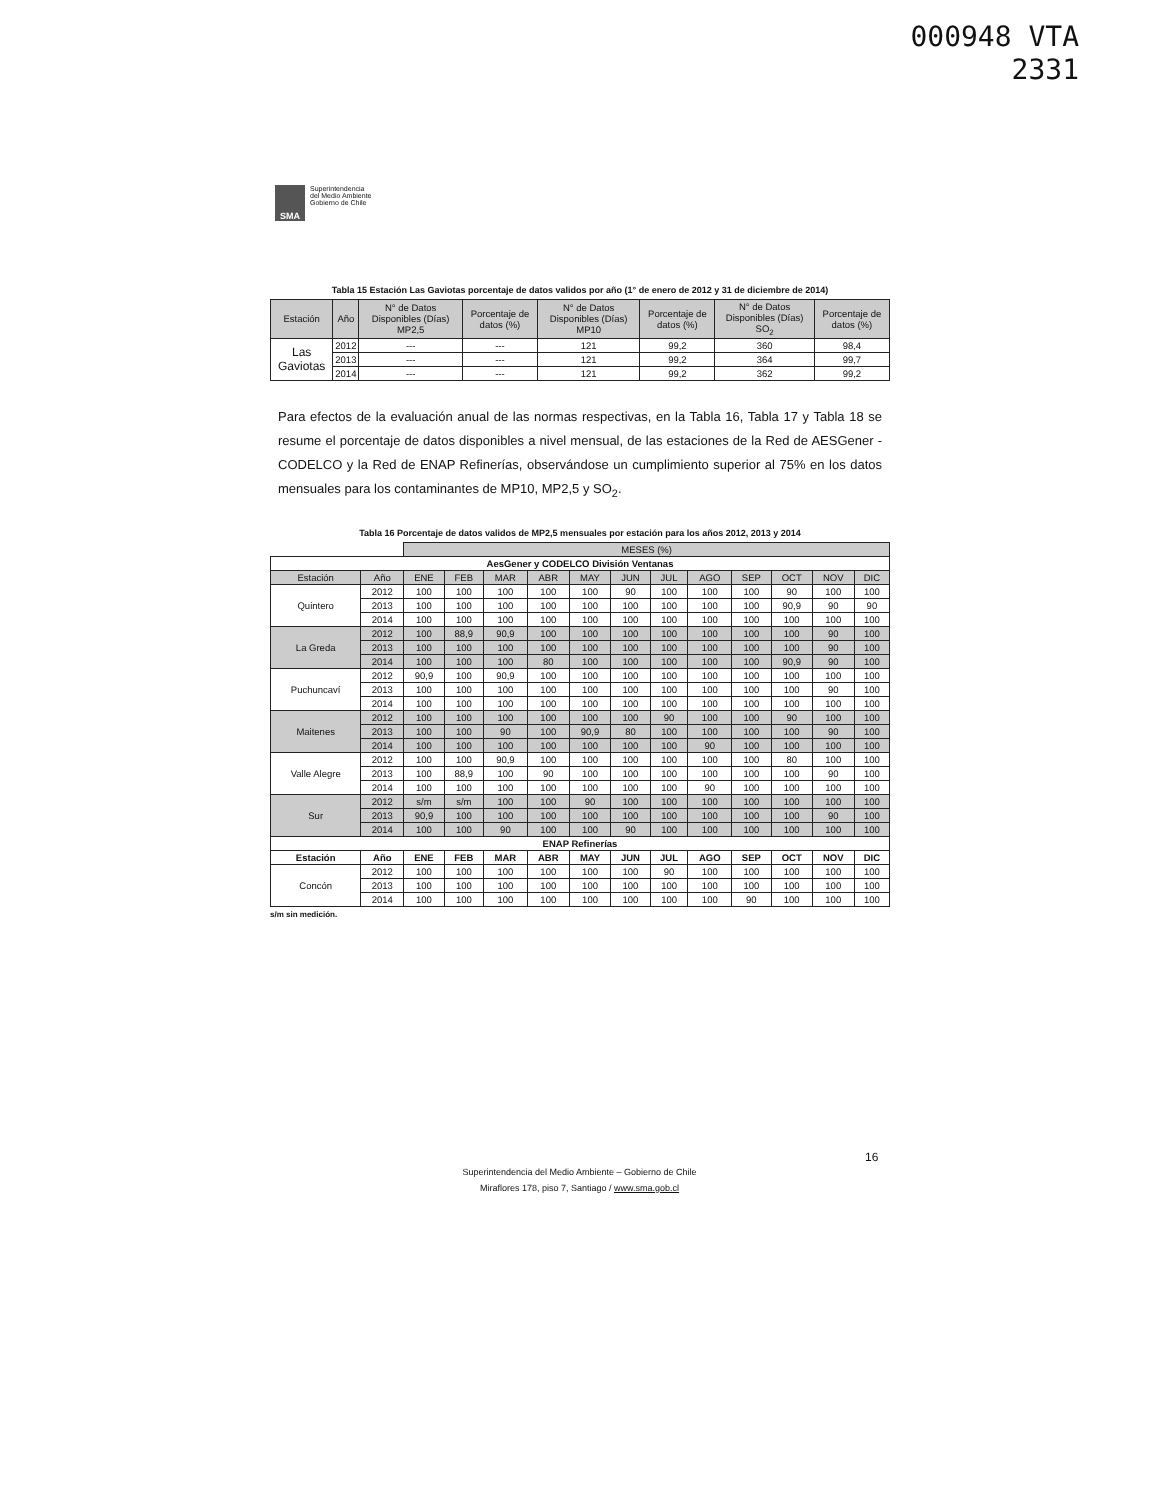000948 VTA
2331
SMA
Superintendencia
del Medio Ambiente
Gobierno de Chile
Tabla 15 Estación Las Gaviotas porcentaje de datos validos por año (1° de enero de 2012 y 31 de diciembre de 2014)
| Estación | Año | N° de Datos Disponibles (Días) MP2,5 | Porcentaje de datos (%) | N° de Datos Disponibles (Días) MP10 | Porcentaje de datos (%) | N° de Datos Disponibles (Días) SO<sub>2</sub> | Porcentaje de datos (%) |
| --- | --- | --- | --- | --- | --- | --- | --- |
| Las Gaviotas | 2012 | --- | --- | 121 | 99,2 | 360 | 98,4 |
| | 2013 | --- | --- | 121 | 99,2 | 364 | 99,7 |
| | 2014 | --- | --- | 121 | 99,2 | 362 | 99,2 |
Para efectos de la evaluación anual de las normas respectivas, en la Tabla 16, Tabla 17 y Tabla 18 se resume el porcentaje de datos disponibles a nivel mensual, de las estaciones de la Red de AESGener - CODELCO y la Red de ENAP Refinerías, observándose un cumplimiento superior al 75% en los datos mensuales para los contaminantes de MP10, MP2,5 y SO<sub>2</sub>.
Tabla 16 Porcentaje de datos validos de MP2,5 mensuales por estación para los años 2012, 2013 y 2014
| | | MESES (%) | | | | | | | | | | | |
| AesGener y CODELCO División Ventanas | | | | | | | | | | | | | |
| Estación | Año | ENE | FEB | MAR | ABR | MAY | JUN | JUL | AGO | SEP | OCT | NOV | DIC |
| Quintero | 2012 | 100 | 100 | 100 | 100 | 100 | 90 | 100 | 100 | 100 | 90 | 100 | 100 |
| | 2013 | 100 | 100 | 100 | 100 | 100 | 100 | 100 | 100 | 100 | 90,9 | 90 | 90 |
| | 2014 | 100 | 100 | 100 | 100 | 100 | 100 | 100 | 100 | 100 | 100 | 100 | 100 |
| La Greda | 2012 | 100 | 88,9 | 90,9 | 100 | 100 | 100 | 100 | 100 | 100 | 100 | 90 | 100 |
| | 2013 | 100 | 100 | 100 | 100 | 100 | 100 | 100 | 100 | 100 | 100 | 90 | 100 |
| | 2014 | 100 | 100 | 100 | 80 | 100 | 100 | 100 | 100 | 100 | 90,9 | 90 | 100 |
| Puchuncaví | 2012 | 90,9 | 100 | 90,9 | 100 | 100 | 100 | 100 | 100 | 100 | 100 | 100 | 100 |
| | 2013 | 100 | 100 | 100 | 100 | 100 | 100 | 100 | 100 | 100 | 100 | 90 | 100 |
| | 2014 | 100 | 100 | 100 | 100 | 100 | 100 | 100 | 100 | 100 | 100 | 100 | 100 |
| Maitenes | 2012 | 100 | 100 | 100 | 100 | 100 | 100 | 90 | 100 | 100 | 90 | 100 | 100 |
| | 2013 | 100 | 100 | 90 | 100 | 90,9 | 80 | 100 | 100 | 100 | 100 | 90 | 100 |
| | 2014 | 100 | 100 | 100 | 100 | 100 | 100 | 100 | 90 | 100 | 100 | 100 | 100 |
| Valle Alegre | 2012 | 100 | 100 | 90,9 | 100 | 100 | 100 | 100 | 100 | 100 | 80 | 100 | 100 |
| | 2013 | 100 | 88,9 | 100 | 90 | 100 | 100 | 100 | 100 | 100 | 100 | 90 | 100 |
| | 2014 | 100 | 100 | 100 | 100 | 100 | 100 | 100 | 90 | 100 | 100 | 100 | 100 |
| Sur | 2012 | s/m | s/m | 100 | 100 | 90 | 100 | 100 | 100 | 100 | 100 | 100 | 100 |
| | 2013 | 90,9 | 100 | 100 | 100 | 100 | 100 | 100 | 100 | 100 | 100 | 90 | 100 |
| | 2014 | 100 | 100 | 90 | 100 | 100 | 90 | 100 | 100 | 100 | 100 | 100 | 100 |
| ENAP Refinerías | | | | | | | | | | | | | |
| Estación | Año | ENE | FEB | MAR | ABR | MAY | JUN | JUL | AGO | SEP | OCT | NOV | DIC |
| Concón | 2012 | 100 | 100 | 100 | 100 | 100 | 100 | 90 | 100 | 100 | 100 | 100 | 100 |
| | 2013 | 100 | 100 | 100 | 100 | 100 | 100 | 100 | 100 | 100 | 100 | 100 | 100 |
| | 2014 | 100 | 100 | 100 | 100 | 100 | 100 | 100 | 100 | 90 | 100 | 100 | 100 |
s/m sin medición.
16
Superintendencia del Medio Ambiente – Gobierno de Chile
Miraflores 178, piso 7, Santiago / www.sma.gob.cl